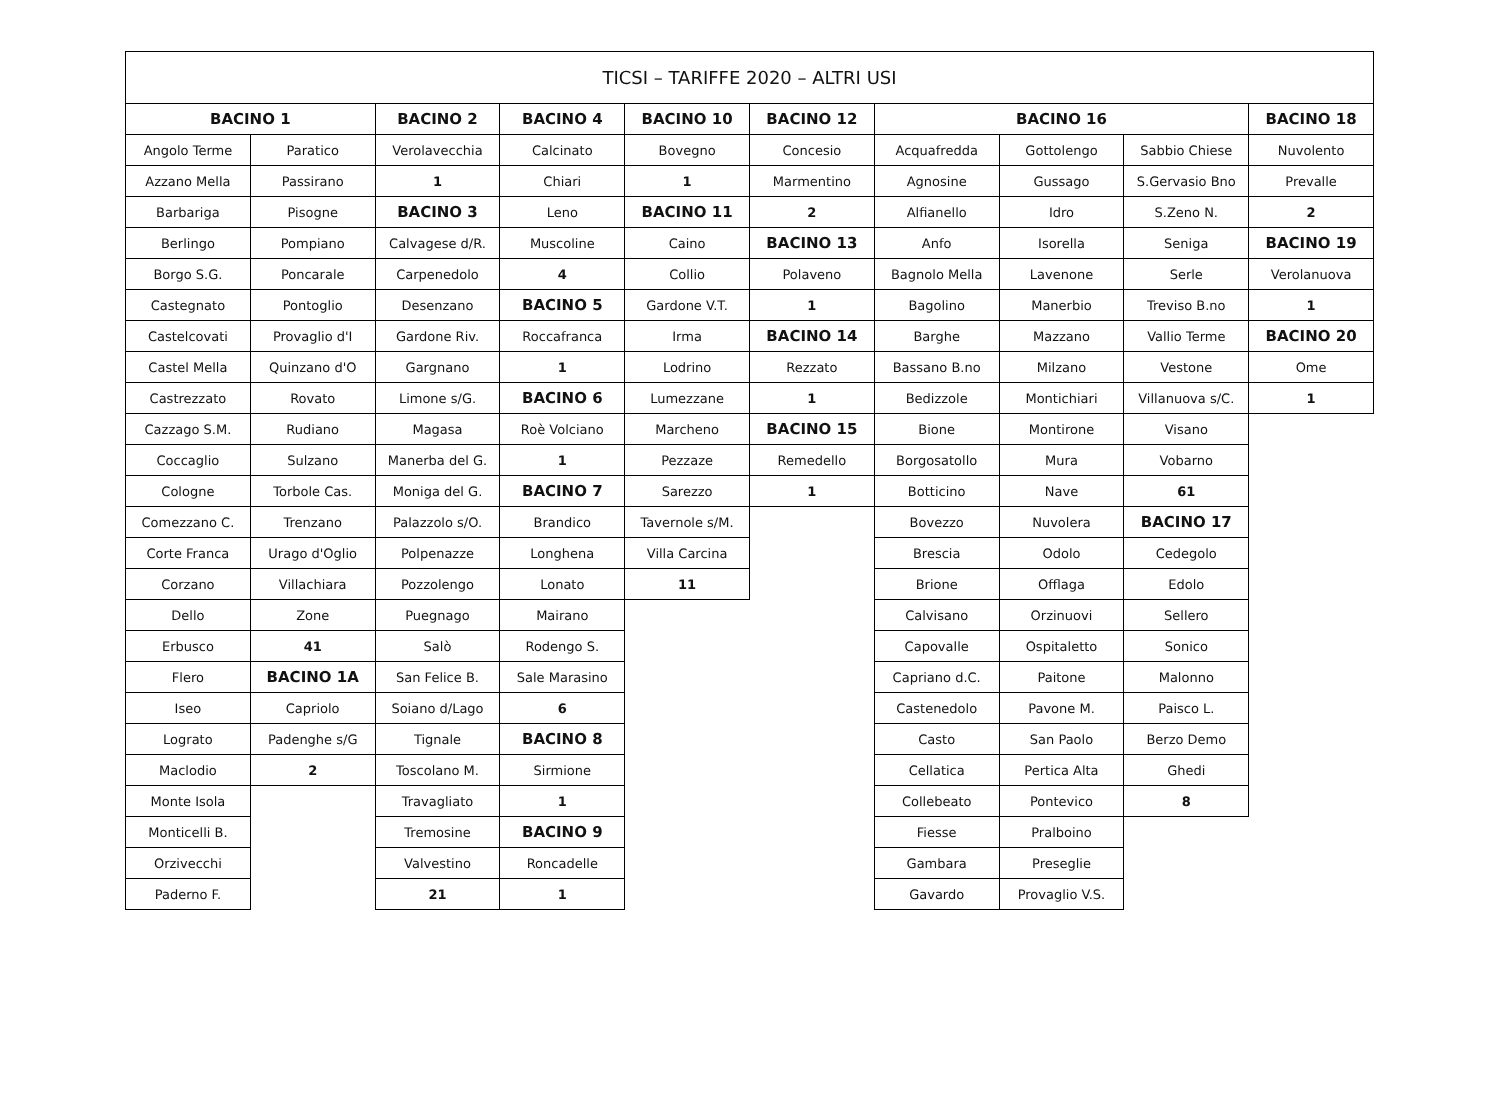| TICSI – TARIFFE 2020 – ALTRI USI | | | | | | | | | |
| --- | --- | --- | --- | --- | --- | --- | --- | --- | --- |
| BACINO 1 | | BACINO 2 | BACINO 4 | BACINO 10 | BACINO 12 | BACINO 16 | | | BACINO 18 |
| Angolo Terme | Paratico | Verolavecchia | Calcinato | Bovegno | Concesio | Acquafredda | Gottolengo | Sabbio Chiese | Nuvolento |
| Azzano Mella | Passirano | 1 | Chiari | 1 | Marmentino | Agnosine | Gussago | S.Gervasio Bno | Prevalle |
| Barbariga | Pisogne | BACINO 3 | Leno | BACINO 11 | 2 | Alfianello | Idro | S.Zeno N. | 2 |
| Berlingo | Pompiano | Calvagese d/R. | Muscoline | Caino | BACINO 13 | Anfo | Isorella | Seniga | BACINO 19 |
| Borgo S.G. | Poncarale | Carpenedolo | 4 | Collio | Polaveno | Bagnolo Mella | Lavenone | Serle | Verolanuova |
| Castegnato | Pontoglio | Desenzano | BACINO 5 | Gardone V.T. | 1 | Bagolino | Manerbio | Treviso B.no | 1 |
| Castelcovati | Provaglio d'I | Gardone Riv. | Roccafranca | Irma | BACINO 14 | Barghe | Mazzano | Vallio Terme | BACINO 20 |
| Castel Mella | Quinzano d'O | Gargnano | 1 | Lodrino | Rezzato | Bassano B.no | Milzano | Vestone | Ome |
| Castrezzato | Rovato | Limone s/G. | BACINO 6 | Lumezzane | 1 | Bedizzole | Montichiari | Villanuova s/C. | 1 |
| Cazzago S.M. | Rudiano | Magasa | Roè Volciano | Marcheno | BACINO 15 | Bione | Montirone | Visano | |
| Coccaglio | Sulzano | Manerba del G. | 1 | Pezzaze | Remedello | Borgosatollo | Mura | Vobarno | |
| Cologne | Torbole Cas. | Moniga del G. | BACINO 7 | Sarezzo | 1 | Botticino | Nave | 61 | |
| Comezzano C. | Trenzano | Palazzolo s/O. | Brandico | Tavernole s/M. | | Bovezzo | Nuvolera | BACINO 17 | |
| Corte Franca | Urago d'Oglio | Polpenazze | Longhena | Villa Carcina | | Brescia | Odolo | Cedegolo | |
| Corzano | Villachiara | Pozzolengo | Lonato | 11 | | Brione | Offlaga | Edolo | |
| Dello | Zone | Puegnago | Mairano | | | Calvisano | Orzinuovi | Sellero | |
| Erbusco | 41 | Salò | Rodengo S. | | | Capovalle | Ospitaletto | Sonico | |
| Flero | BACINO 1A | San Felice B. | Sale Marasino | | | Capriano d.C. | Paitone | Malonno | |
| Iseo | Capriolo | Soiano d/Lago | 6 | | | Castenedolo | Pavone M. | Paisco L. | |
| Lograto | Padenghe s/G | Tignale | BACINO 8 | | | Casto | San Paolo | Berzo Demo | |
| Maclodio | 2 | Toscolano M. | Sirmione | | | Cellatica | Pertica Alta | Ghedi | |
| Monte Isola | | Travagliato | 1 | | | Collebeato | Pontevico | 8 | |
| Monticelli B. | | Tremosine | BACINO 9 | | | Fiesse | Pralboino | | |
| Orzivecchi | | Valvestino | Roncadelle | | | Gambara | Preseglie | | |
| Paderno F. | | 21 | 1 | | | Gavardo | Provaglio V.S. | | |